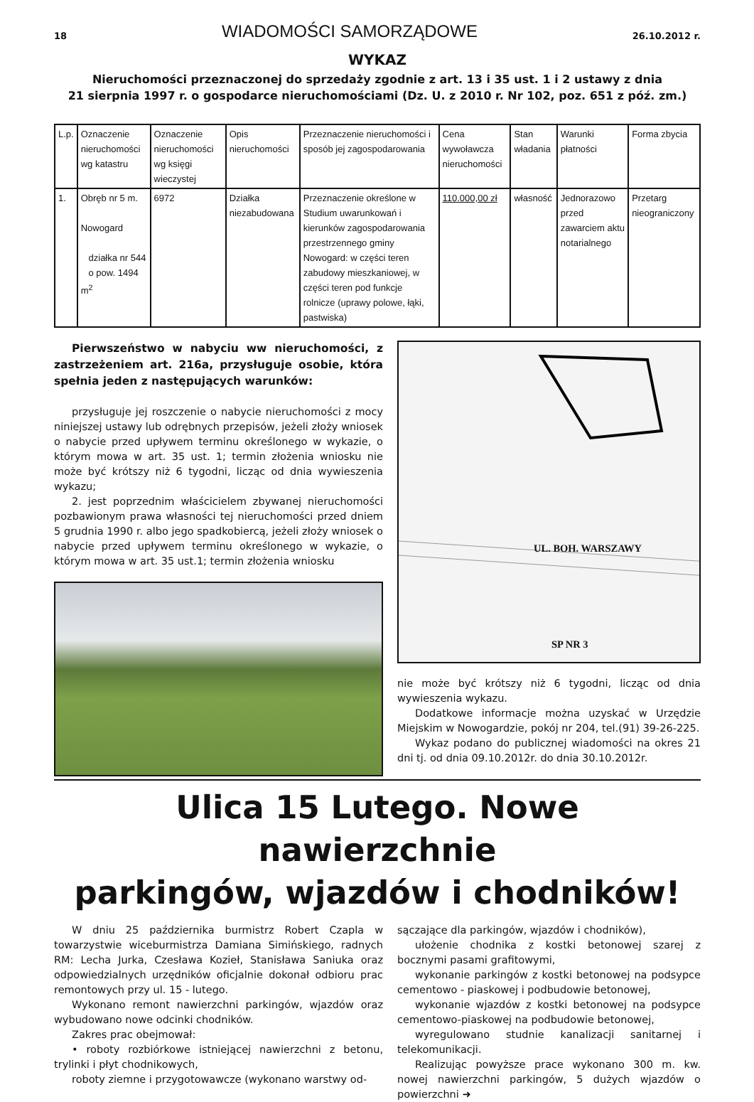18 WIADOMOŚCI SAMORZĄDOWE 26.10.2012 r.
WYKAZ
Nieruchomości przeznaczonej do sprzedaży zgodnie z art. 13 i 35 ust. 1 i 2 ustawy z dnia
21 sierpnia 1997 r. o gospodarce nieruchomościami (Dz. U. z 2010 r. Nr 102, poz. 651 z póź. zm.)
| L.p. | Oznaczenie nieruchomości wg katastru | Oznaczenie nieruchomości wg księgi wieczystej | Opis nieruchomości | Przeznaczenie nieruchomości i sposób jej zagospodarowania | Cena wywoławcza nieruchomości | Stan władania | Warunki płatności | Forma zbycia |
| 1. | Obręb nr 5 m. Nowogard działka nr 544 o pow. 1494 m<sup>2</sup> | 6972 | Działka niezabudowana | Przeznaczenie określone w Studium uwarunkowań i kierunków zagospodarowania przestrzennego gminy Nowogard: w części teren zabudowy mieszkaniowej, w części teren pod funkcje rolnicze (uprawy polowe, łąki, pastwiska) | 110.000,00 zł | własność | Jednorazowo przed zawarciem aktu notarialnego | Przetarg nieograniczony |
Pierwszeństwo w nabyciu ww nieruchomości, z zastrzeżeniem art. 216a, przysługuje osobie, która spełnia jeden z następujących warunków:
przysługuje jej roszczenie o nabycie nieruchomości z mocy niniejszej ustawy lub odrębnych przepisów, jeżeli złoży wniosek o nabycie przed upływem terminu określonego w wykazie, o którym mowa w art. 35 ust. 1; termin złożenia wniosku nie może być krótszy niż 6 tygodni, licząc od dnia wywieszenia wykazu;
2. jest poprzednim właścicielem zbywanej nieruchomości pozbawionym prawa własności tej nieruchomości przed dniem 5 grudnia 1990 r. albo jego spadkobiercą, jeżeli złoży wniosek o nabycie przed upływem terminu określonego w wykazie, o którym mowa w art. 35 ust.1; termin złożenia wniosku
UL. BOH. WARSZAWY
SP NR 3
nie może być krótszy niż 6 tygodni, licząc od dnia wywieszenia wykazu.
Dodatkowe informacje można uzyskać w Urzędzie Miejskim w Nowogardzie, pokój nr 204, tel.(91) 39-26-225.
Wykaz podano do publicznej wiadomości na okres 21 dni tj. od dnia 09.10.2012r. do dnia 30.10.2012r.
Ulica 15 Lutego. Nowe nawierzchnie
parkingów, wjazdów i chodników!
W dniu 25 października burmistrz Robert Czapla w towarzystwie wiceburmistrza Damiana Simińskiego, radnych RM: Lecha Jurka, Czesława Kozieł, Stanisława Saniuka oraz odpowiedzialnych urzędników oficjalnie dokonał odbioru prac remontowych przy ul. 15 - lutego.
Wykonano remont nawierzchni parkingów, wjazdów oraz wybudowano nowe odcinki chodników.
Zakres prac obejmował:
• roboty rozbiórkowe istniejącej nawierzchni z betonu, trylinki i płyt chodnikowych,
roboty ziemne i przygotowawcze (wykonano warstwy od-
sączające dla parkingów, wjazdów i chodników),
ułożenie chodnika z kostki betonowej szarej z bocznymi pasami grafitowymi,
wykonanie parkingów z kostki betonowej na podsypce cementowo - piaskowej i podbudowie betonowej,
wykonanie wjazdów z kostki betonowej na podsypce cementowo-piaskowej na podbudowie betonowej,
wyregulowano studnie kanalizacji sanitarnej i telekomunikacji.
Realizując powyższe prace wykonano 300 m. kw. nowej nawierzchni parkingów, 5 dużych wjazdów o powierzchni ➜